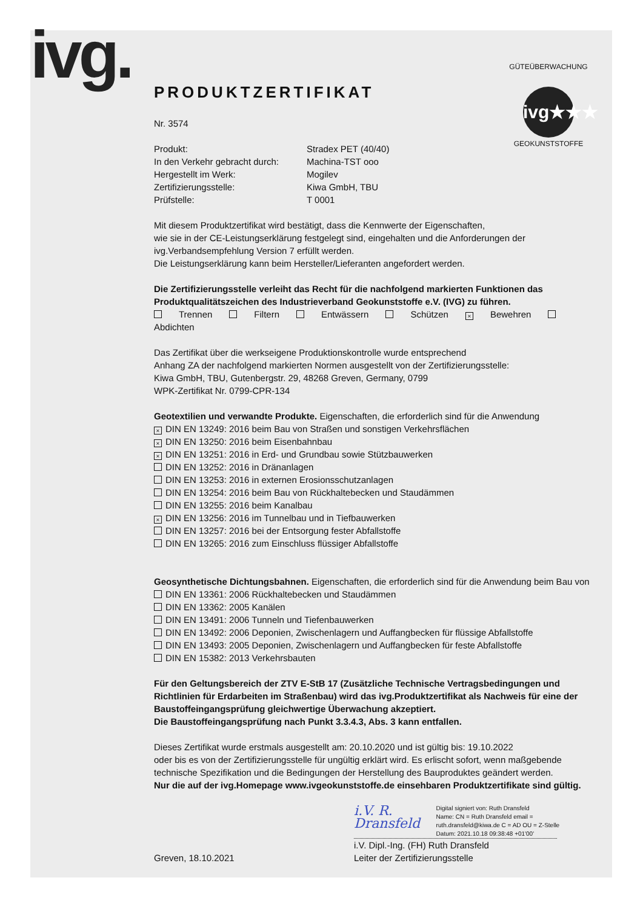ivg.
PRODUKTZERTIFIKAT
GÜTEÜBERWACHUNG
ivg★★★
GEOKUNSTSTOFFE
Nr. 3574
| Produkt: | Stradex PET (40/40) |
| In den Verkehr gebracht durch: | Machina-TST ooo |
| Hergestellt im Werk: | Mogilev |
| Zertifizierungsstelle: | Kiwa GmbH, TBU |
| Prüfstelle: | T 0001 |
Mit diesem Produktzertifikat wird bestätigt, dass die Kennwerte der Eigenschaften,
wie sie in der CE-Leistungserklärung festgelegt sind, eingehalten und die Anforderungen der
ivg.Verbandsempfehlung Version 7 erfüllt werden.
Die Leistungserklärung kann beim Hersteller/Lieferanten angefordert werden.
Die Zertifizierungsstelle verleiht das Recht für die nachfolgend markierten Funktionen das Produktqualitätszeichen des Industrieverband Geokunststoffe e.V. (IVG) zu führen.
Trennen Filtern Entwässern Schützen × Bewehren Abdichten
Das Zertifikat über die werkseigene Produktionskontrolle wurde entsprechend
Anhang ZA der nachfolgend markierten Normen ausgestellt von der Zertifizierungsstelle:
Kiwa GmbH, TBU, Gutenbergstr. 29, 48268 Greven, Germany, 0799
WPK-Zertifikat Nr. 0799-CPR-134
Geotextilien und verwandte Produkte. Eigenschaften, die erforderlich sind für die Anwendung
× DIN EN 13249: 2016 beim Bau von Straßen und sonstigen Verkehrsflächen
× DIN EN 13250: 2016 beim Eisenbahnbau
× DIN EN 13251: 2016 in Erd- und Grundbau sowie Stützbauwerken
DIN EN 13252: 2016 in Dränanlagen
DIN EN 13253: 2016 in externen Erosionsschutzanlagen
DIN EN 13254: 2016 beim Bau von Rückhaltebecken und Staudämmen
DIN EN 13255: 2016 beim Kanalbau
× DIN EN 13256: 2016 im Tunnelbau und in Tiefbauwerken
DIN EN 13257: 2016 bei der Entsorgung fester Abfallstoffe
DIN EN 13265: 2016 zum Einschluss flüssiger Abfallstoffe
Geosynthetische Dichtungsbahnen. Eigenschaften, die erforderlich sind für die Anwendung beim Bau von
DIN EN 13361: 2006 Rückhaltebecken und Staudämmen
DIN EN 13362: 2005 Kanälen
DIN EN 13491: 2006 Tunneln und Tiefenbauwerken
DIN EN 13492: 2006 Deponien, Zwischenlagern und Auffangbecken für flüssige Abfallstoffe
DIN EN 13493: 2005 Deponien, Zwischenlagern und Auffangbecken für feste Abfallstoffe
DIN EN 15382: 2013 Verkehrsbauten
Für den Geltungsbereich der ZTV E-StB 17 (Zusätzliche Technische Vertragsbedingungen und Richtlinien für Erdarbeiten im Straßenbau) wird das ivg.Produktzertifikat als Nachweis für eine der Baustoffeingangsprüfung gleichwertige Überwachung akzeptiert.
Die Baustoffeingangsprüfung nach Punkt 3.3.4.3, Abs. 3 kann entfallen.
Dieses Zertifikat wurde erstmals ausgestellt am: 20.10.2020 und ist gültig bis: 19.10.2022
oder bis es von der Zertifizierungsstelle für ungültig erklärt wird. Es erlischt sofort, wenn maßgebende technische Spezifikation und die Bedingungen der Herstellung des Bauproduktes geändert werden.
Nur die auf der ivg.Homepage www.ivgeokunststoffe.de einsehbaren Produktzertifikate sind gültig.
Greven, 18.10.2021
i.V. R. Dransfeld Digital signiert von: Ruth Dransfeld
Name: CN = Ruth Dransfeld email = ruth.dransfeld@kiwa.de C = AD OU = Z-Stelle
Datum: 2021.10.18 09:38:48 +01'00'
i.V. Dipl.-Ing. (FH) Ruth Dransfeld
Leiter der Zertifizierungsstelle